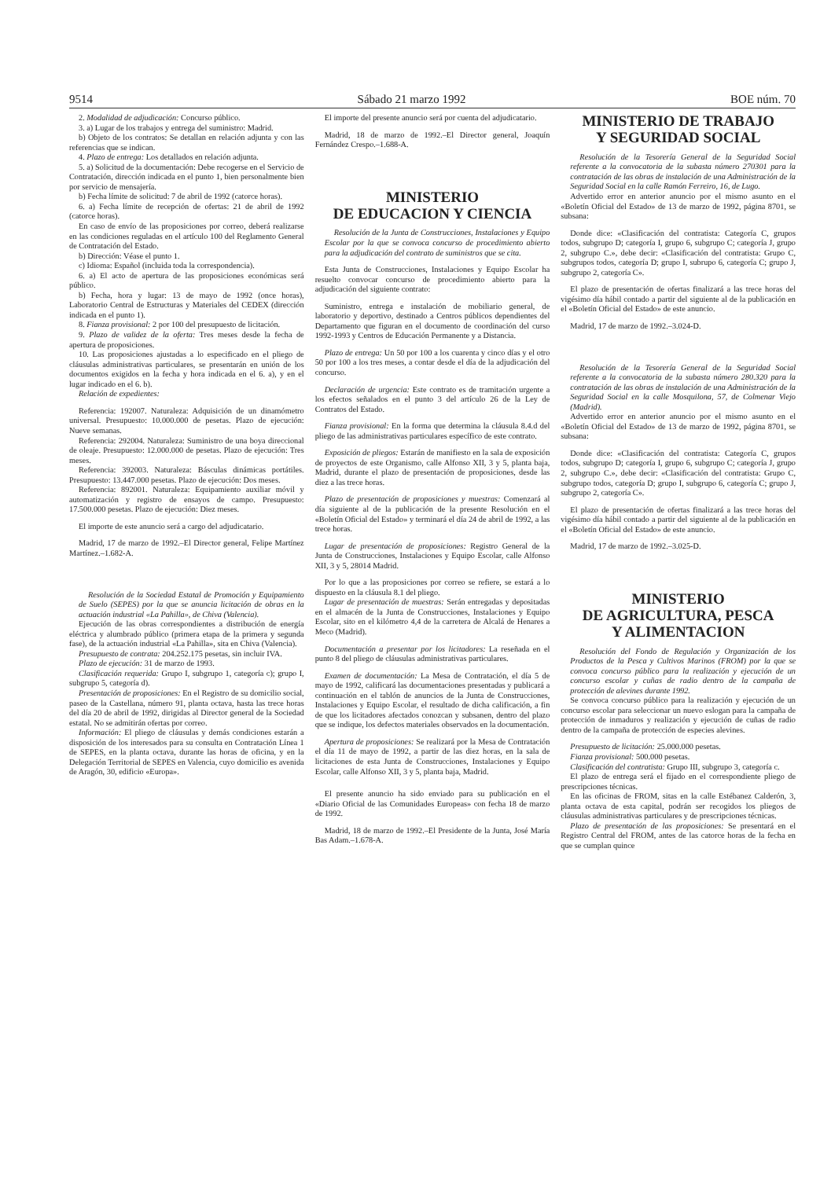9514 Sábado 21 marzo 1992 BOE núm. 70
2. Modalidad de adjudicación: Concurso público.
3. a) Lugar de los trabajos y entrega del suministro: Madrid.
b) Objeto de los contratos: Se detallan en relación adjunta y con las referencias que se indican.
4. Plazo de entrega: Los detallados en relación adjunta.
5. a) Solicitud de la documentación: Debe recogerse en el Servicio de Contratación, dirección indicada en el punto 1, bien personalmente bien por servicio de mensajería.
b) Fecha límite de solicitud: 7 de abril de 1992 (catorce horas).
6. a) Fecha límite de recepción de ofertas: 21 de abril de 1992 (catorce horas).
En caso de envío de las proposiciones por correo, deberá realizarse en las condiciones reguladas en el artículo 100 del Reglamento General de Contratación del Estado.
b) Dirección: Véase el punto 1.
c) Idioma: Español (incluida toda la correspondencia).
6. a) El acto de apertura de las proposiciones económicas será público.
b) Fecha, hora y lugar: 13 de mayo de 1992 (once horas), Laboratorio Central de Estructuras y Materiales del CEDEX (dirección indicada en el punto 1).
8. Fianza provisional: 2 por 100 del presupuesto de licitación.
9. Plazo de validez de la oferta: Tres meses desde la fecha de apertura de proposiciones.
10. Las proposiciones ajustadas a lo especificado en el pliego de cláusulas administrativas particulares, se presentarán en unión de los documentos exigidos en la fecha y hora indicada en el 6. a), y en el lugar indicado en el 6. b).
Relación de expedientes:
Referencia: 192007. Naturaleza: Adquisición de un dinamómetro universal. Presupuesto: 10.000.000 de pesetas. Plazo de ejecución: Nueve semanas.
Referencia: 292004. Naturaleza: Suministro de una boya direccional de oleaje. Presupuesto: 12.000.000 de pesetas. Plazo de ejecución: Tres meses.
Referencia: 392003. Naturaleza: Básculas dinámicas portátiles. Presupuesto: 13.447.000 pesetas. Plazo de ejecución: Dos meses.
Referencia: 892001. Naturaleza: Equipamiento auxiliar móvil y automatización y registro de ensayos de campo. Presupuesto: 17.500.000 pesetas. Plazo de ejecución: Diez meses.
El importe de este anuncio será a cargo del adjudicatario.
Madrid, 17 de marzo de 1992.–El Director general, Felipe Martínez Martínez.–1.682-A.
Resolución de la Sociedad Estatal de Promoción y Equipamiento de Suelo (SEPES) por la que se anuncia licitación de obras en la actuación industrial «La Pahilla», de Chiva (Valencia).
Ejecución de las obras correspondientes a distribución de energía eléctrica y alumbrado público (primera etapa de la primera y segunda fase), de la actuación industrial «La Pahilla», sita en Chiva (Valencia).
Presupuesto de contrata: 204.252.175 pesetas, sin incluir IVA.
Plazo de ejecución: 31 de marzo de 1993.
Clasificación requerida: Grupo I, subgrupo 1, categoría c); grupo I, subgrupo 5, categoría d).
Presentación de proposiciones: En el Registro de su domicilio social, paseo de la Castellana, número 91, planta octava, hasta las trece horas del día 20 de abril de 1992, dirigidas al Director general de la Sociedad estatal. No se admitirán ofertas por correo.
Información: El pliego de cláusulas y demás condiciones estarán a disposición de los interesados para su consulta en Contratación Línea 1 de SEPES, en la planta octava, durante las horas de oficina, y en la Delegación Territorial de SEPES en Valencia, cuyo domicilio es avenida de Aragón, 30, edificio «Europa».
El importe del presente anuncio será por cuenta del adjudicatario.
Madrid, 18 de marzo de 1992.–El Director general, Joaquín Fernández Crespo.–1.688-A.
MINISTERIO
DE EDUCACION Y CIENCIA
Resolución de la Junta de Construcciones, Instalaciones y Equipo Escolar por la que se convoca concurso de procedimiento abierto para la adjudicación del contrato de suministros que se cita.
Esta Junta de Construcciones, Instalaciones y Equipo Escolar ha resuelto convocar concurso de procedimiento abierto para la adjudicación del siguiente contrato:
Suministro, entrega e instalación de mobiliario general, de laboratorio y deportivo, destinado a Centros públicos dependientes del Departamento que figuran en el documento de coordinación del curso 1992-1993 y Centros de Educación Permanente y a Distancia.
Plazo de entrega: Un 50 por 100 a los cuarenta y cinco días y el otro 50 por 100 a los tres meses, a contar desde el día de la adjudicación del concurso.
Declaración de urgencia: Este contrato es de tramitación urgente a los efectos señalados en el punto 3 del artículo 26 de la Ley de Contratos del Estado.
Fianza provisional: En la forma que determina la cláusula 8.4.d del pliego de las administrativas particulares específico de este contrato.
Exposición de pliegos: Estarán de manifiesto en la sala de exposición de proyectos de este Organismo, calle Alfonso XII, 3 y 5, planta baja, Madrid, durante el plazo de presentación de proposiciones, desde las diez a las trece horas.
Plazo de presentación de proposiciones y muestras: Comenzará al día siguiente al de la publicación de la presente Resolución en el «Boletín Oficial del Estado» y terminará el día 24 de abril de 1992, a las trece horas.
Lugar de presentación de proposiciones: Registro General de la Junta de Construcciones, Instalaciones y Equipo Escolar, calle Alfonso XII, 3 y 5, 28014 Madrid.
Por lo que a las proposiciones por correo se refiere, se estará a lo dispuesto en la cláusula 8.1 del pliego.
Lugar de presentación de muestras: Serán entregadas y depositadas en el almacén de la Junta de Construcciones, Instalaciones y Equipo Escolar, sito en el kilómetro 4,4 de la carretera de Alcalá de Henares a Meco (Madrid).
Documentación a presentar por los licitadores: La reseñada en el punto 8 del pliego de cláusulas administrativas particulares.
Examen de documentación: La Mesa de Contratación, el día 5 de mayo de 1992, calificará las documentaciones presentadas y publicará a continuación en el tablón de anuncios de la Junta de Construcciones, Instalaciones y Equipo Escolar, el resultado de dicha calificación, a fin de que los licitadores afectados conozcan y subsanen, dentro del plazo que se indique, los defectos materiales observados en la documentación.
Apertura de proposiciones: Se realizará por la Mesa de Contratación el día 11 de mayo de 1992, a partir de las diez horas, en la sala de licitaciones de esta Junta de Construcciones, Instalaciones y Equipo Escolar, calle Alfonso XII, 3 y 5, planta baja, Madrid.
El presente anuncio ha sido enviado para su publicación en el «Diario Oficial de las Comunidades Europeas» con fecha 18 de marzo de 1992.
Madrid, 18 de marzo de 1992.–El Presidente de la Junta, José María Bas Adam.–1.678-A.
MINISTERIO DE TRABAJO
Y SEGURIDAD SOCIAL
Resolución de la Tesorería General de la Seguridad Social referente a la convocatoria de la subasta número 270301 para la contratación de las obras de instalación de una Administración de la Seguridad Social en la calle Ramón Ferreiro, 16, de Lugo.
Advertido error en anterior anuncio por el mismo asunto en el «Boletín Oficial del Estado» de 13 de marzo de 1992, página 8701, se subsana:
Donde dice: «Clasificación del contratista: Categoría C, grupos todos, subgrupo D; categoría I, grupo 6, subgrupo C; categoría J, grupo 2, subgrupo C.», debe decir: «Clasificación del contratista: Grupo C, subgrupos todos, categoría D; grupo I, subrupo 6, categoría C; grupo J, subgrupo 2, categoría C».
El plazo de presentación de ofertas finalizará a las trece horas del vigésimo día hábil contado a partir del siguiente al de la publicación en el «Boletín Oficial del Estado» de este anuncio.
Madrid, 17 de marzo de 1992.–3.024-D.
Resolución de la Tesorería General de la Seguridad Social referente a la convocatoria de la subasta número 280.320 para la contratación de las obras de instalación de una Administración de la Seguridad Social en la calle Mosquilona, 57, de Colmenar Viejo (Madrid).
Advertido error en anterior anuncio por el mismo asunto en el «Boletín Oficial del Estado» de 13 de marzo de 1992, página 8701, se subsana:
Donde dice: «Clasificación del contratista: Categoría C, grupos todos, subgrupo D; categoría I, grupo 6, subgrupo C; categoría J, grupo 2, subgrupo C.», debe decir: «Clasificación del contratista: Grupo C, subgrupo todos, categoría D; grupo I, subgrupo 6, categoría C; grupo J, subgrupo 2, categoría C».
El plazo de presentación de ofertas finalizará a las trece horas del vigésimo día hábil contado a partir del siguiente al de la publicación en el «Boletín Oficial del Estado» de este anuncio.
Madrid, 17 de marzo de 1992.–3.025-D.
MINISTERIO
DE AGRICULTURA, PESCA
Y ALIMENTACION
Resolución del Fondo de Regulación y Organización de los Productos de la Pesca y Cultivos Marinos (FROM) por la que se convoca concurso público para la realización y ejecución de un concurso escolar y cuñas de radio dentro de la campaña de protección de alevines durante 1992.
Se convoca concurso público para la realización y ejecución de un concurso escolar para seleccionar un nuevo eslogan para la campaña de protección de inmaduros y realización y ejecución de cuñas de radio dentro de la campaña de protección de especies alevines.
Presupuesto de licitación: 25.000.000 pesetas.
Fianza provisional: 500.000 pesetas.
Clasificación del contratista: Grupo III, subgrupo 3, categoría c.
El plazo de entrega será el fijado en el correspondiente pliego de prescripciones técnicas.
En las oficinas de FROM, sitas en la calle Estébanez Calderón, 3, planta octava de esta capital, podrán ser recogidos los pliegos de cláusulas administrativas particulares y de prescripciones técnicas.
Plazo de presentación de las proposiciones: Se presentará en el Registro Central del FROM, antes de las catorce horas de la fecha en que se cumplan quince